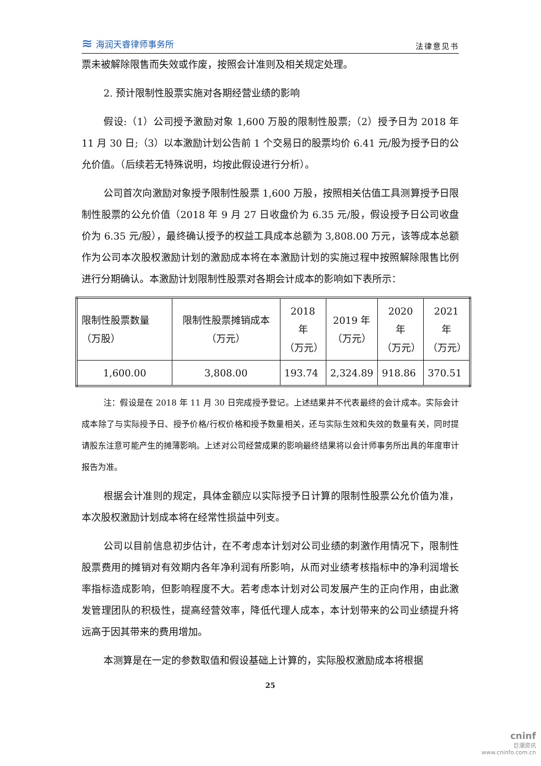≋ 海润天睿律师事务所
法律意见书
票未被解除限售而失效或作废，按照会计准则及相关规定处理。
2. 预计限制性股票实施对各期经营业绩的影响
假设:（1）公司授予激励对象 1,600 万股的限制性股票;（2）授予日为 2018 年 11 月 30 日;（3）以本激励计划公告前 1 个交易日的股票均价 6.41 元/股为授予日的公允价值。（后续若无特殊说明，均按此假设进行分析）。
公司首次向激励对象授予限制性股票 1,600 万股，按照相关估值工具测算授予日限制性股票的公允价值（2018 年 9 月 27 日收盘价为 6.35 元/股，假设授予日公司收盘价为 6.35 元/股），最终确认授予的权益工具成本总额为 3,808.00 万元，该等成本总额作为公司本次股权激励计划的激励成本将在本激励计划的实施过程中按照解除限售比例进行分期确认。本激励计划限制性股票对各期会计成本的影响如下表所示：
| 限制性股票数量（万股） | 限制性股票摊销成本（万元） | 2018 年 （万元） | 2019 年 （万元） | 2020 年 （万元） | 2021 年 （万元） |
| 1,600.00 | 3,808.00 | 193.74 | 2,324.89 | 918.86 | 370.51 |
注：假设是在 2018 年 11 月 30 日完成授予登记。上述结果并不代表最终的会计成本。实际会计成本除了与实际授予日、授予价格/行权价格和授予数量相关，还与实际生效和失效的数量有关，同时提请股东注意可能产生的摊薄影响。上述对公司经营成果的影响最终结果将以会计师事务所出具的年度审计报告为准。
根据会计准则的规定，具体金额应以实际授予日计算的限制性股票公允价值为准，本次股权激励计划成本将在经常性损益中列支。
公司以目前信息初步估计，在不考虑本计划对公司业绩的刺激作用情况下，限制性股票费用的摊销对有效期内各年净利润有所影响，从而对业绩考核指标中的净利润增长率指标造成影响，但影响程度不大。若考虑本计划对公司发展产生的正向作用，由此激发管理团队的积极性，提高经营效率，降低代理人成本，本计划带来的公司业绩提升将远高于因其带来的费用增加。
本测算是在一定的参数取值和假设基础上计算的，实际股权激励成本将根据
25
cninf
巨潮资讯
www.cninfo.com.cn